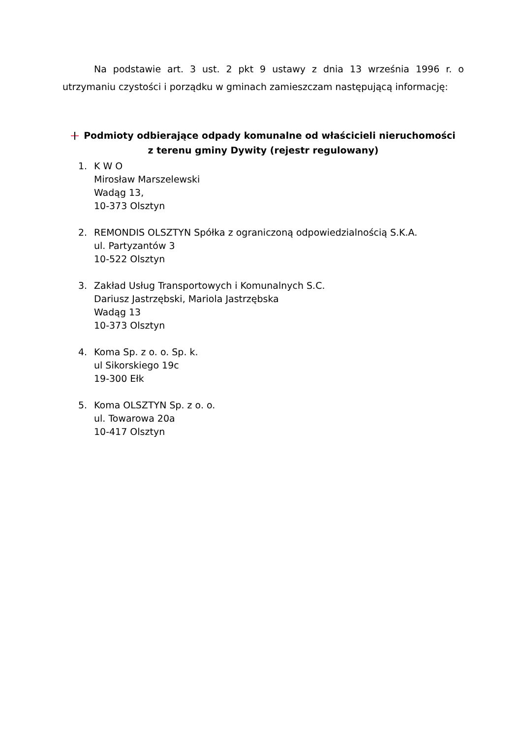Na podstawie art. 3 ust. 2 pkt 9 ustawy z dnia 13 września 1996 r. o utrzymaniu czystości i porządku w gminach zamieszczam następującą informację:
Podmioty odbierające odpady komunalne od właścicieli nieruchomości
z terenu gminy Dywity (rejestr regulowany)
1. K W O
Mirosław Marszelewski
Wadąg 13,
10-373 Olsztyn
2. REMONDIS OLSZTYN Spółka z ograniczoną odpowiedzialnością S.K.A.
ul. Partyzantów 3
10-522 Olsztyn
3. Zakład Usług Transportowych i Komunalnych S.C.
Dariusz Jastrzębski, Mariola Jastrzębska
Wadąg 13
10-373 Olsztyn
4. Koma Sp. z o. o. Sp. k.
ul Sikorskiego 19c
19-300 Ełk
5. Koma OLSZTYN Sp. z o. o.
ul. Towarowa 20a
10-417 Olsztyn